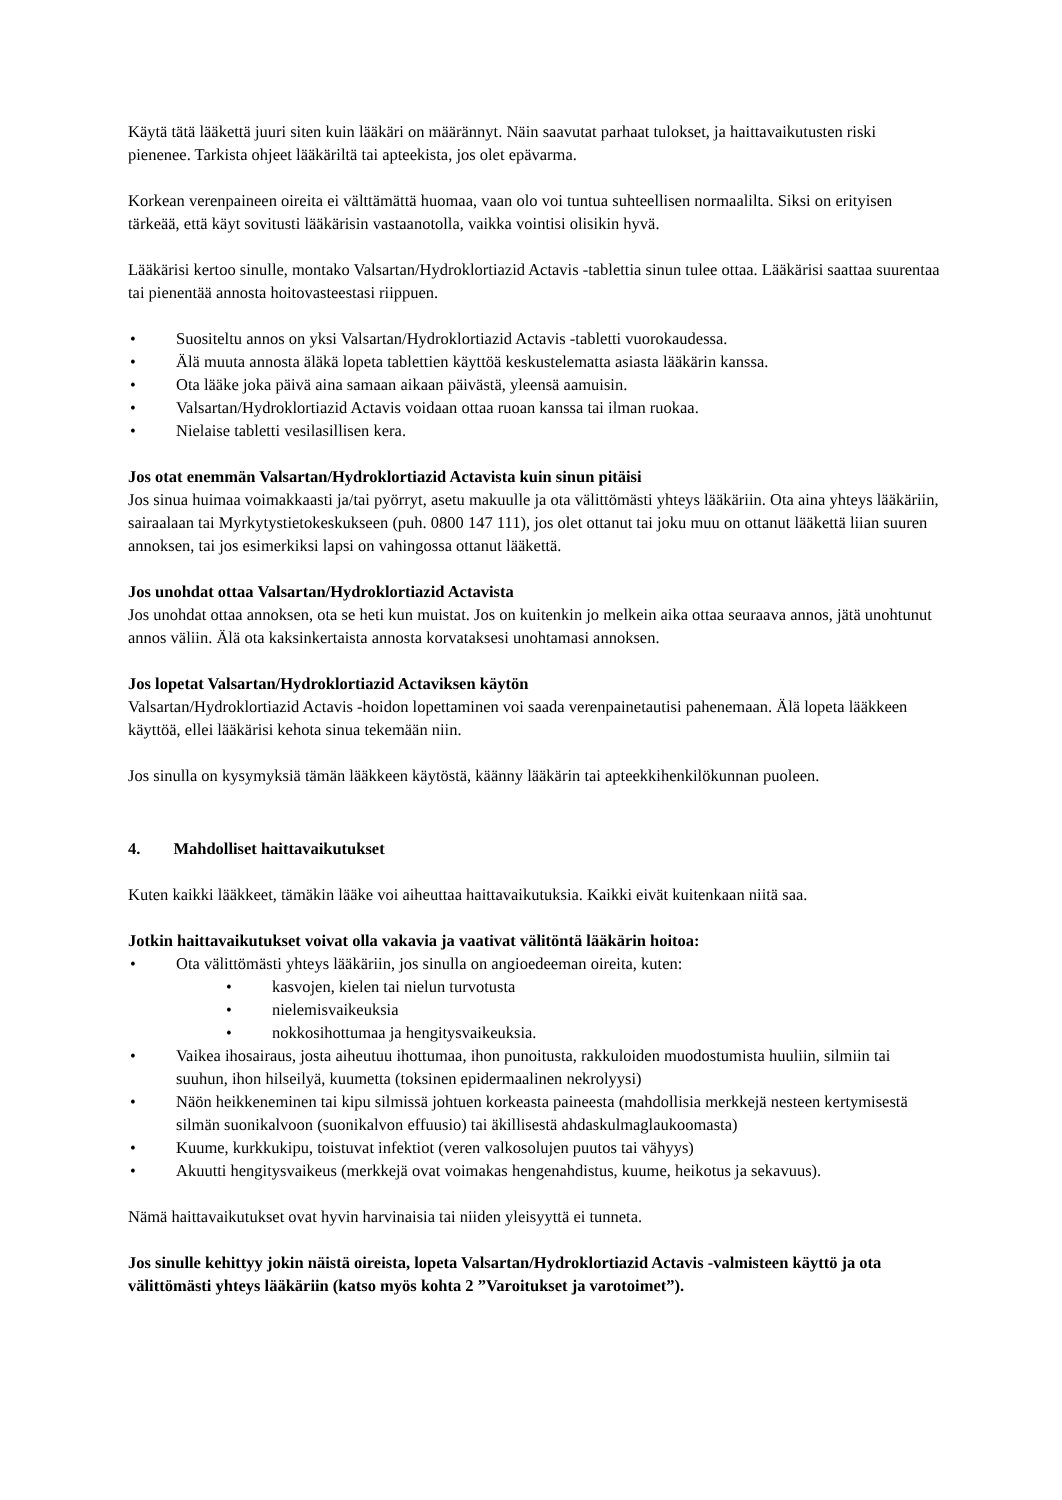Käytä tätä lääkettä juuri siten kuin lääkäri on määrännyt. Näin saavutat parhaat tulokset, ja haittavaikutusten riski pienenee. Tarkista ohjeet lääkäriltä tai apteekista, jos olet epävarma.
Korkean verenpaineen oireita ei välttämättä huomaa, vaan olo voi tuntua suhteellisen normaalilta. Siksi on erityisen tärkeää, että käyt sovitusti lääkärisin vastaanotolla, vaikka vointisi olisikin hyvä.
Lääkärisi kertoo sinulle, montako Valsartan/Hydroklortiazid Actavis -tablettia sinun tulee ottaa. Lääkärisi saattaa suurentaa tai pienentää annosta hoitovasteestasi riippuen.
• Suositeltu annos on yksi Valsartan/Hydroklortiazid Actavis -tabletti vuorokaudessa.
• Älä muuta annosta äläkä lopeta tablettien käyttöä keskustelematta asiasta lääkärin kanssa.
• Ota lääke joka päivä aina samaan aikaan päivästä, yleensä aamuisin.
• Valsartan/Hydroklortiazid Actavis voidaan ottaa ruoan kanssa tai ilman ruokaa.
• Nielaise tabletti vesilasillisen kera.
Jos otat enemmän Valsartan/Hydroklortiazid Actavista kuin sinun pitäisi
Jos sinua huimaa voimakkaasti ja/tai pyörryt, asetu makuulle ja ota välittömästi yhteys lääkäriin. Ota aina yhteys lääkäriin, sairaalaan tai Myrkytystietokeskukseen (puh. 0800 147 111), jos olet ottanut tai joku muu on ottanut lääkettä liian suuren annoksen, tai jos esimerkiksi lapsi on vahingossa ottanut lääkettä.
Jos unohdat ottaa Valsartan/Hydroklortiazid Actavista
Jos unohdat ottaa annoksen, ota se heti kun muistat. Jos on kuitenkin jo melkein aika ottaa seuraava annos, jätä unohtunut annos väliin. Älä ota kaksinkertaista annosta korvataksesi unohtamasi annoksen.
Jos lopetat Valsartan/Hydroklortiazid Actaviksen käytön
Valsartan/Hydroklortiazid Actavis -hoidon lopettaminen voi saada verenpainetautisi pahenemaan. Älä lopeta lääkkeen käyttöä, ellei lääkärisi kehota sinua tekemään niin.
Jos sinulla on kysymyksiä tämän lääkkeen käytöstä, käänny lääkärin tai apteekkihenkilökunnan puoleen.
4. Mahdolliset haittavaikutukset
Kuten kaikki lääkkeet, tämäkin lääke voi aiheuttaa haittavaikutuksia. Kaikki eivät kuitenkaan niitä saa.
Jotkin haittavaikutukset voivat olla vakavia ja vaativat välitöntä lääkärin hoitoa:
• Ota välittömästi yhteys lääkäriin, jos sinulla on angioedeeman oireita, kuten:
• kasvojen, kielen tai nielun turvotusta
• nielemisvaikeuksia
• nokkosihottumaa ja hengitysvaikeuksia.
• Vaikea ihosairaus, josta aiheutuu ihottumaa, ihon punoitusta, rakkuloiden muodostumista huuliin, silmiin tai suuhun, ihon hilseilyä, kuumetta (toksinen epidermaalinen nekrolyysi)
• Näön heikkeneminen tai kipu silmissä johtuen korkeasta paineesta (mahdollisia merkkejä nesteen kertymisestä silmän suonikalvoon (suonikalvon effuusio) tai äkillisestä ahdaskulmaglaukoomasta)
• Kuume, kurkkukipu, toistuvat infektiot (veren valkosolujen puutos tai vähyys)
• Akuutti hengitysvaikeus (merkkejä ovat voimakas hengenahdistus, kuume, heikotus ja sekavuus).
Nämä haittavaikutukset ovat hyvin harvinaisia tai niiden yleisyyttä ei tunneta.
Jos sinulle kehittyy jokin näistä oireista, lopeta Valsartan/Hydroklortiazid Actavis -valmisteen käyttö ja ota välittömästi yhteys lääkäriin (katso myös kohta 2 ”Varoitukset ja varotoimet”).